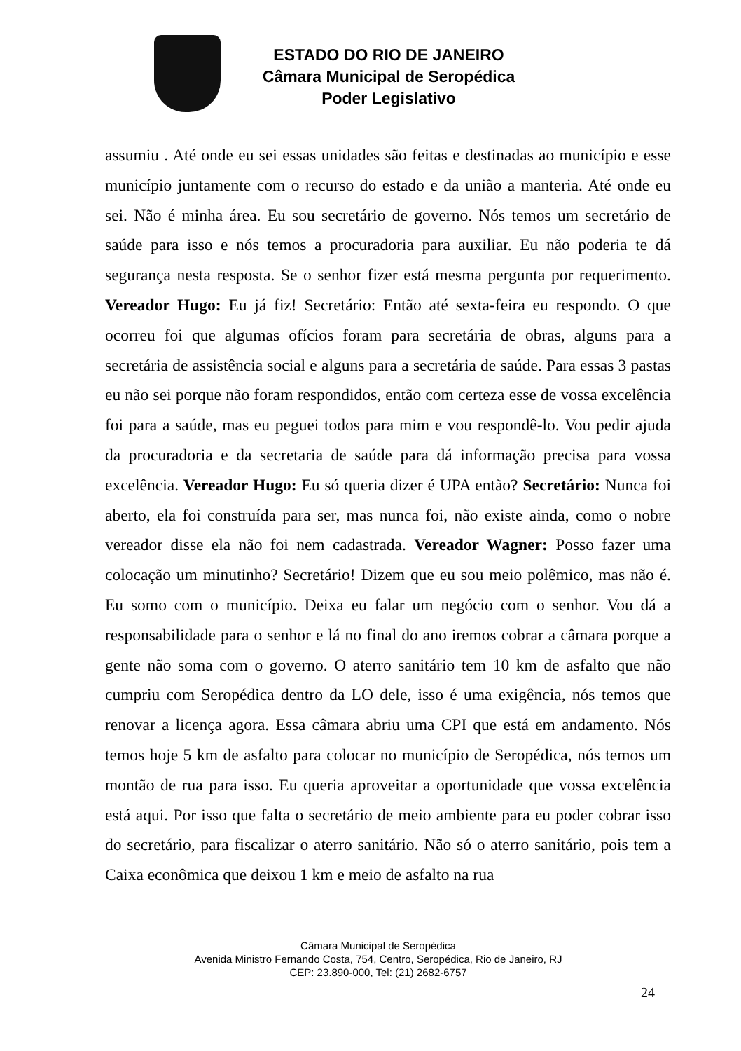ESTADO DO RIO DE JANEIRO
Câmara Municipal de Seropédica
Poder Legislativo
assumiu . Até onde eu sei essas unidades são feitas e destinadas ao município e esse município juntamente com o recurso do estado e da união a manteria. Até onde eu sei. Não é minha área. Eu sou secretário de governo. Nós temos um secretário de saúde para isso e nós temos a procuradoria para auxiliar. Eu não poderia te dá segurança nesta resposta. Se o senhor fizer está mesma pergunta por requerimento. Vereador Hugo: Eu já fiz! Secretário: Então até sexta-feira eu respondo. O que ocorreu foi que algumas ofícios foram para secretária de obras, alguns para a secretária de assistência social e alguns para a secretária de saúde. Para essas 3 pastas eu não sei porque não foram respondidos, então com certeza esse de vossa excelência foi para a saúde, mas eu peguei todos para mim e vou respondê-lo. Vou pedir ajuda da procuradoria e da secretaria de saúde para dá informação precisa para vossa excelência. Vereador Hugo: Eu só queria dizer é UPA então? Secretário: Nunca foi aberto, ela foi construída para ser, mas nunca foi, não existe ainda, como o nobre vereador disse ela não foi nem cadastrada. Vereador Wagner: Posso fazer uma colocação um minutinho? Secretário! Dizem que eu sou meio polêmico, mas não é. Eu somo com o município. Deixa eu falar um negócio com o senhor. Vou dá a responsabilidade para o senhor e lá no final do ano iremos cobrar a câmara porque a gente não soma com o governo. O aterro sanitário tem 10 km de asfalto que não cumpriu com Seropédica dentro da LO dele, isso é uma exigência, nós temos que renovar a licença agora. Essa câmara abriu uma CPI que está em andamento. Nós temos hoje 5 km de asfalto para colocar no município de Seropédica, nós temos um montão de rua para isso. Eu queria aproveitar a oportunidade que vossa excelência está aqui. Por isso que falta o secretário de meio ambiente para eu poder cobrar isso do secretário, para fiscalizar o aterro sanitário. Não só o aterro sanitário, pois tem a Caixa econômica que deixou 1 km e meio de asfalto na rua
Câmara Municipal de Seropédica
Avenida Ministro Fernando Costa, 754, Centro, Seropédica, Rio de Janeiro, RJ
CEP: 23.890-000, Tel: (21) 2682-6757
24